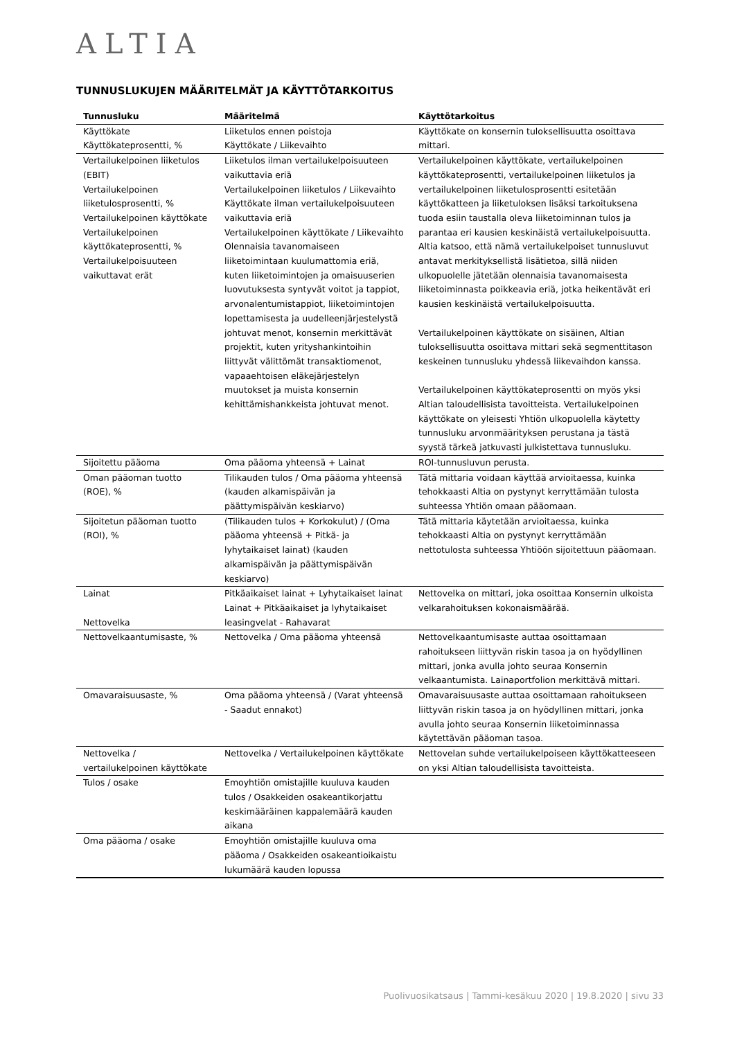ALTIA
TUNNUSLUKUJEN MÄÄRITELMÄT JA KÄYTTÖTARKOITUS
| Tunnusluku | Määritelmä | Käyttötarkoitus |
| --- | --- | --- |
| Käyttökate Käyttökateprosentti, % | Liiketulos ennen poistoja Käyttökate / Liikevaihto | Käyttökate on konsernin tuloksellisuutta osoittava mittari. |
| Vertailukelpoinen liiketulos (EBIT) Vertailukelpoinen liiketulosprosentti, % Vertailukelpoinen käyttökate Vertailukelpoinen käyttökateprosentti, % Vertailukelpoisuuteen vaikuttavat erät | Liiketulos ilman vertailukelpoisuuteen vaikuttavia eriä Vertailukelpoinen liiketulos / Liikevaihto Käyttökate ilman vertailukelpoisuuteen vaikuttavia eriä Vertailukelpoinen käyttökate / Liikevaihto Olennaisia tavanomaiseen liiketoimintaan kuulumattomia eriä, kuten liiketoimintojen ja omaisuuserien luovutuksesta syntyvät voitot ja tappiot, arvonalentumistappiot, liiketoimintojen lopettamisesta ja uudelleenjärjestelystä johtuvat menot, konsernin merkittävät projektit, kuten yrityshankintoihin liittyvät välittömät transaktiomenot, vapaaehtoisen eläkejärjestelyn muutokset ja muista konsernin kehittämishankkeista johtuvat menot. | Vertailukelpoinen käyttökate, vertailukelpoinen käyttökateprosentti, vertailukelpoinen liiketulos ja vertailukelpoinen liiketulosprosentti esitetään käyttökatteen ja liiketuloksen lisäksi tarkoituksena tuoda esiin taustalla oleva liiketoiminnan tulos ja parantaa eri kausien keskinäistä vertailukelpoisuutta. Altia katsoo, että nämä vertailukelpoiset tunnusluvut antavat merkityksellistä lisätietoa, sillä niiden ulkopuolelle jätetään olennaisia tavanomaisesta liiketoiminnasta poikkeavia eriä, jotka heikentävät eri kausien keskinäistä vertailukelpoisuutta. Vertailukelpoinen käyttökate on sisäinen, Altian tuloksellisuutta osoittava mittari sekä segmenttitason keskeinen tunnusluku yhdessä liikevaihdon kanssa. Vertailukelpoinen käyttökateprosentti on myös yksi Altian taloudellisista tavoitteista. Vertailukelpoinen käyttökate on yleisesti Yhtiön ulkopuolella käytetty tunnusluku arvonmäärityksen perustana ja tästä syystä tärkeä jatkuvasti julkistettava tunnusluku. |
| Sijoitettu pääoma | Oma pääoma yhteensä + Lainat | ROI-tunnusluvun perusta. |
| Oman pääoman tuotto (ROE), % | Tilikauden tulos / Oma pääoma yhteensä (kauden alkamispäivän ja päättymispäivän keskiarvo) | Tätä mittaria voidaan käyttää arvioitaessa, kuinka tehokkaasti Altia on pystynyt kerryttämään tulosta suhteessa Yhtiön omaan pääomaan. |
| Sijoitetun pääoman tuotto (ROI), % | (Tilikauden tulos + Korkokulut) / (Oma pääoma yhteensä + Pitkä- ja lyhytaikaiset lainat) (kauden alkamispäivän ja päättymispäivän keskiarvo) | Tätä mittaria käytetään arvioitaessa, kuinka tehokkaasti Altia on pystynyt kerryttämään nettotulosta suhteessa Yhtiöön sijoitettuun pääomaan. |
| Lainat Nettovelka | Pitkäaikaiset lainat + Lyhytaikaiset lainat Lainat + Pitkäaikaiset ja lyhytaikaiset leasingvelat - Rahavarat | Nettovelka on mittari, joka osoittaa Konsernin ulkoista velkarahoituksen kokonaismäärää. |
| Nettovelkaantumisaste, % | Nettovelka / Oma pääoma yhteensä | Nettovelkaantumisaste auttaa osoittamaan rahoitukseen liittyvän riskin tasoa ja on hyödyllinen mittari, jonka avulla johto seuraa Konsernin velkaantumista. Lainaportfolion merkittävä mittari. |
| Omavaraisuusaste, % | Oma pääoma yhteensä / (Varat yhteensä - Saadut ennakot) | Omavaraisuusaste auttaa osoittamaan rahoitukseen liittyvän riskin tasoa ja on hyödyllinen mittari, jonka avulla johto seuraa Konsernin liiketoiminnassa käytettävän pääoman tasoa. |
| Nettovelka / vertailukelpoinen käyttökate | Nettovelka / Vertailukelpoinen käyttökate | Nettovelan suhde vertailukelpoiseen käyttökatteeseen on yksi Altian taloudellisista tavoitteista. |
| Tulos / osake | Emoyhtiön omistajille kuuluva kauden tulos / Osakkeiden osakeantikorjattu keskimääräinen kappalemäärä kauden aikana | |
| Oma pääoma / osake | Emoyhtiön omistajille kuuluva oma pääoma / Osakkeiden osakeantioikaistu lukumäärä kauden lopussa | |
Puolivuosikatsaus | Tammi-kesäkuu 2020 | 19.8.2020 | sivu 33